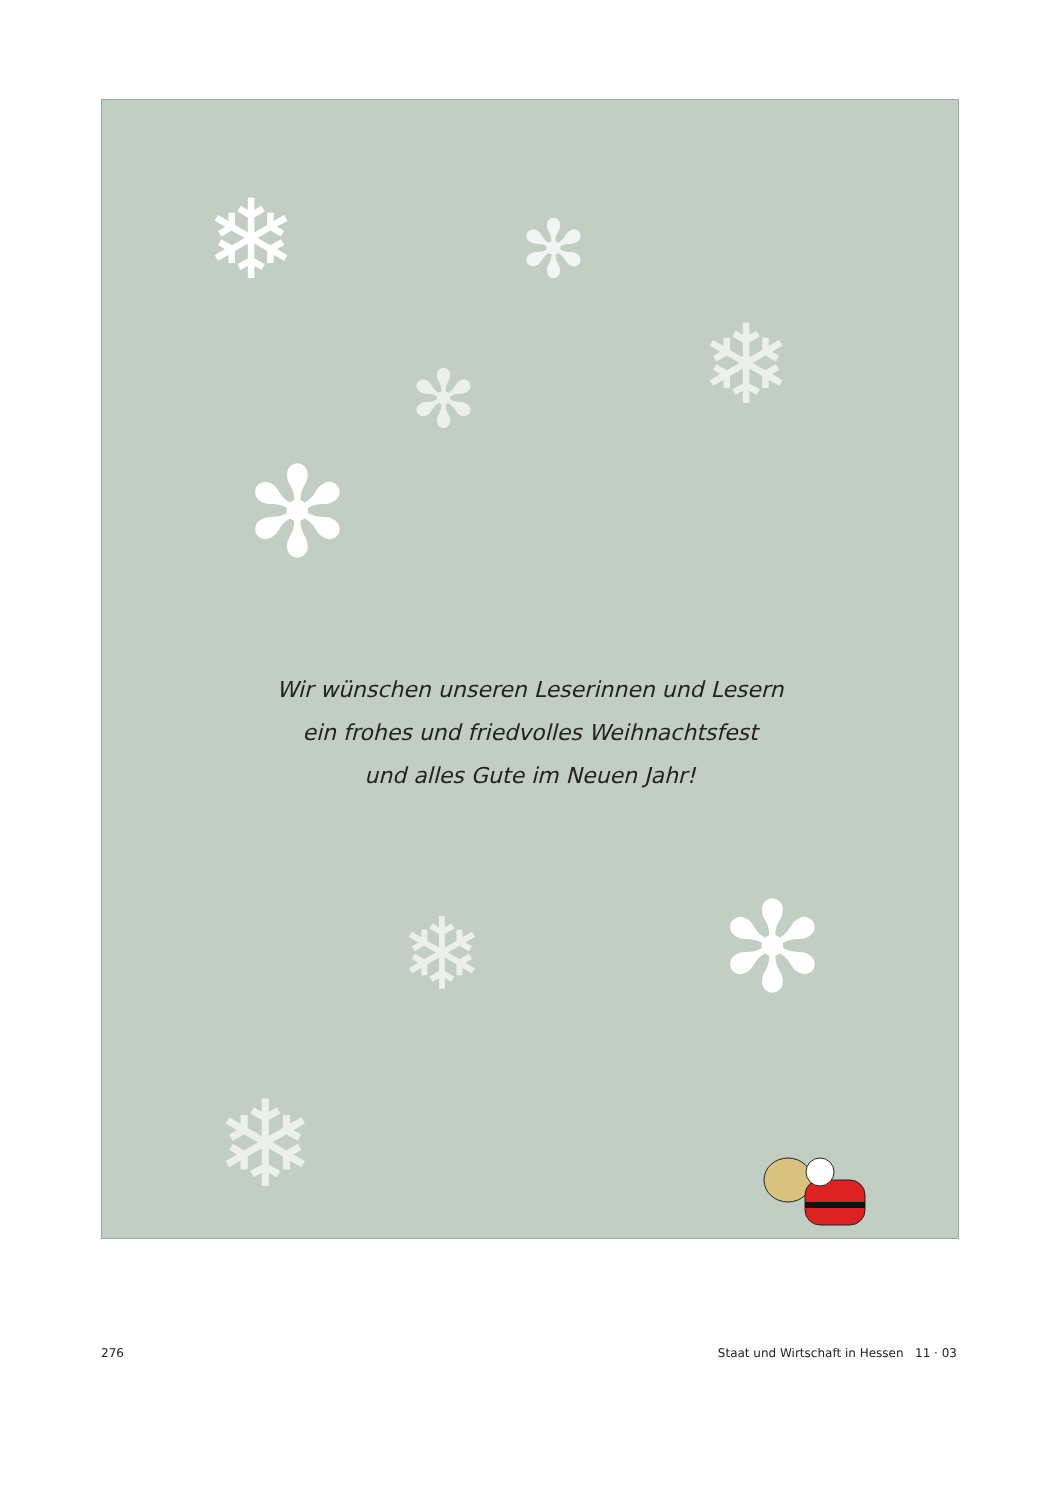❄ ✻
❄
✻
✻
❄ ✻
❄
Wir wünschen unseren Leserinnen und Lesern
ein frohes und friedvolles Weihnachtsfest
und alles Gute im Neuen Jahr!
276 Staat und Wirtschaft in Hessen 11 · 03